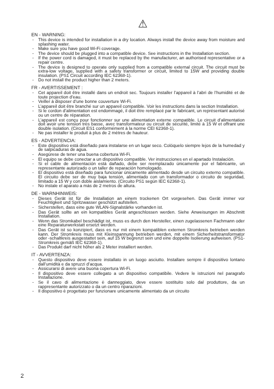⚠
EN - WARNING:
- This device is intended for installation in a dry location. Always install the device away from moisture and splashing water.
- Make sure you have good Wi-Fi coverage.
- The device should be plugged into a compatible device. See instructions in the Installation section.
- If the power cord is damaged, it must be replaced by the manufacturer, an authorised representative or a repair centre.
- The device is designed to operate only supplied from a compatible external circuit. The circuit must be extra-low voltage, supplied with a safety transformer or circuit, limited to 15W and providing double insulation. (PS1 Circuit according IEC 62368-1).
- Do not install the product higher than 2 meters.
FR - AVERTISSEMENT :
- Cet appareil doit être installé dans un endroit sec. Toujours installer l’appareil à l’abri de l’humidité et de toute projection d’eau.
- Veiller à disposer d’une bonne couverture Wi-Fi.
- L’appareil doit être branché sur un appareil compatible. Voir les instructions dans la section Installation.
- Si le cordon d’alimentation est endommagé, il doit être remplacé par le fabricant, un représentant autorisé ou un centre de réparation.
- L’appareil est conçu pour fonctionner sur une alimentation externe compatible. Le circuit d’alimentation doit avoir une tension très basse, avec transformateur ou circuit de sécurité, limité à 15 W et offrant une double isolation. (Circuit ES1 conformément à la norme CEI 62368-1).
- Ne pas installer le produit à plus de 2 mètres de hauteur.
ES - ADVERTENCIA:
- Este dispositivo está diseñado para instalarse en un lugar seco. Colóquelo siempre lejos de la humedad y de salpicaduras de agua.
- Asegúrese de tener una buena cobertura Wi-Fi.
- El equipo se debe conectar a un dispositivo compatible. Ver instrucciones en el apartado Instalación.
- Si el cable de alimentación está dañado, debe ser reemplazado únicamente por el fabricante, un representante autorizado o un taller de reparación homologado.
- El dispositivo está diseñado para funcionar únicamente alimentado desde un circuito externo compatible. El circuito debe ser de muy baja tensión, alimentado con un transformador o circuito de seguridad, limitado a 15 W y con doble aislamiento. (Circuito PS1 según IEC 62368-1).
- No instale el aparato a más de 2 metros de altura.
DE - WARNHINWEIS:
- Dieses Gerät ist für die Installation an einem trockenen Ort vorgesehen. Das Gerät immer vor Feuchtigkeit und Spritzwasser geschützt aufstellen.
- Sicherstellen, dass eine gute WLAN-Signalstärke vorhanden ist.
- Das Gerät sollte an ein kompatibles Gerät angeschlossen werden. Siehe Anweisungen im Abschnitt Installation.
- Wenn das Stromkabel beschädigt ist, muss es durch den Hersteller, einen zugelassenen Fachmann oder eine Reparaturwerkstatt ersetzt werden.
- Das Gerät ist so konzipiert, dass es nur mit einem kompatiblen externen Stromkreis betrieben werden kann. Der Stromkreis muss mit Kleinspannung betrieben werden, mit einem Sicherheitstransformator oder -schaltkreis ausgestattet sein, auf 15 W begrenzt sein und eine doppelte Isolierung aufweisen. (PS1-Stromkreis gemäß IEC 62368-1).
- Das Produkt darf nicht höher als 2 Meter installiert werden.
IT - AVVERTENZA:
- Questo dispositivo deve essere installato in un luogo asciutto. Installare sempre il dispositivo lontano dall’umidità e da spruzzi d’acqua.
- Assicurarsi di avere una buona copertura Wi-Fi.
- Il dispositivo deve essere collegato a un dispositivo compatibile. Vedere le istruzioni nel paragrafo Installazione.
- Se il cavo di alimentazione è danneggiato, deve essere sostituito solo dal produttore, da un rappresentante autorizzato o da un centro riparazioni.
- Il dispositivo è progettato per funzionare unicamente alimentato da un circuito
2